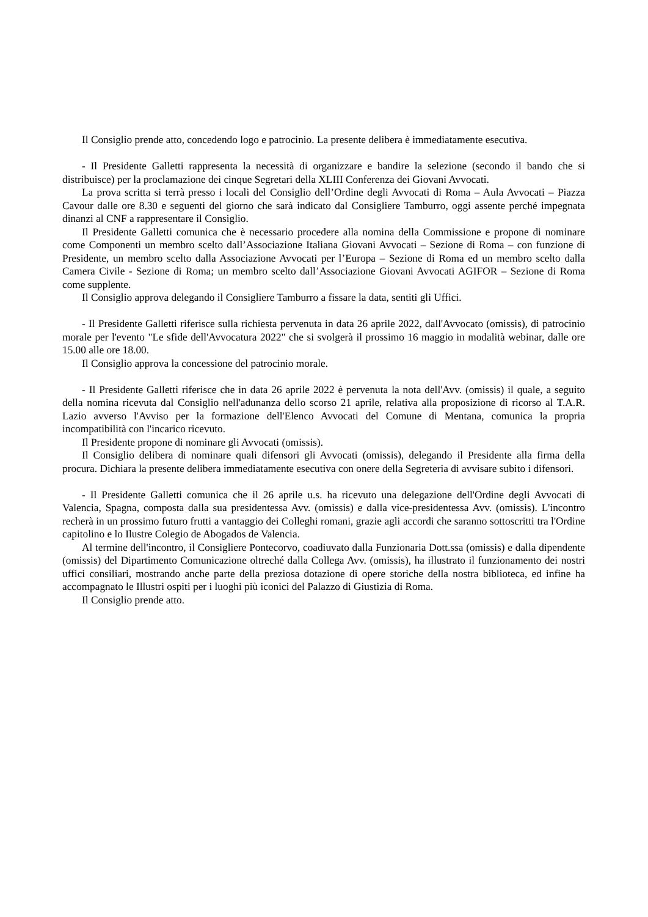Il Consiglio prende atto, concedendo logo e patrocinio. La presente delibera è immediatamente esecutiva.
- Il Presidente Galletti rappresenta la necessità di organizzare e bandire la selezione (secondo il bando che si distribuisce) per la proclamazione dei cinque Segretari della XLIII Conferenza dei Giovani Avvocati.
La prova scritta si terrà presso i locali del Consiglio dell’Ordine degli Avvocati di Roma – Aula Avvocati – Piazza Cavour dalle ore 8.30 e seguenti del giorno che sarà indicato dal Consigliere Tamburro, oggi assente perché impegnata dinanzi al CNF a rappresentare il Consiglio.
Il Presidente Galletti comunica che è necessario procedere alla nomina della Commissione e propone di nominare come Componenti un membro scelto dall’Associazione Italiana Giovani Avvocati – Sezione di Roma – con funzione di Presidente, un membro scelto dalla Associazione Avvocati per l’Europa – Sezione di Roma ed un membro scelto dalla Camera Civile - Sezione di Roma; un membro scelto dall’Associazione Giovani Avvocati AGIFOR – Sezione di Roma come supplente.
Il Consiglio approva delegando il Consigliere Tamburro a fissare la data, sentiti gli Uffici.
- Il Presidente Galletti riferisce sulla richiesta pervenuta in data 26 aprile 2022, dall'Avvocato (omissis), di patrocinio morale per l'evento "Le sfide dell'Avvocatura 2022" che si svolgerà il prossimo 16 maggio in modalità webinar, dalle ore 15.00 alle ore 18.00.
Il Consiglio approva la concessione del patrocinio morale.
- Il Presidente Galletti riferisce che in data 26 aprile 2022 è pervenuta la nota dell'Avv. (omissis) il quale, a seguito della nomina ricevuta dal Consiglio nell'adunanza dello scorso 21 aprile, relativa alla proposizione di ricorso al T.A.R. Lazio avverso l'Avviso per la formazione dell'Elenco Avvocati del Comune di Mentana, comunica la propria incompatibilità con l'incarico ricevuto.
Il Presidente propone di nominare gli Avvocati (omissis).
Il Consiglio delibera di nominare quali difensori gli Avvocati (omissis), delegando il Presidente alla firma della procura. Dichiara la presente delibera immediatamente esecutiva con onere della Segreteria di avvisare subito i difensori.
- Il Presidente Galletti comunica che il 26 aprile u.s. ha ricevuto una delegazione dell'Ordine degli Avvocati di Valencia, Spagna, composta dalla sua presidentessa Avv. (omissis) e dalla vice-presidentessa Avv. (omissis). L'incontro recherà in un prossimo futuro frutti a vantaggio dei Colleghi romani, grazie agli accordi che saranno sottoscritti tra l'Ordine capitolino e lo Ilustre Colegio de Abogados de Valencia.
Al termine dell'incontro, il Consigliere Pontecorvo, coadiuvato dalla Funzionaria Dott.ssa (omissis) e dalla dipendente (omissis) del Dipartimento Comunicazione oltreché dalla Collega Avv. (omissis), ha illustrato il funzionamento dei nostri uffici consiliari, mostrando anche parte della preziosa dotazione di opere storiche della nostra biblioteca, ed infine ha accompagnato le Illustri ospiti per i luoghi più iconici del Palazzo di Giustizia di Roma.
Il Consiglio prende atto.